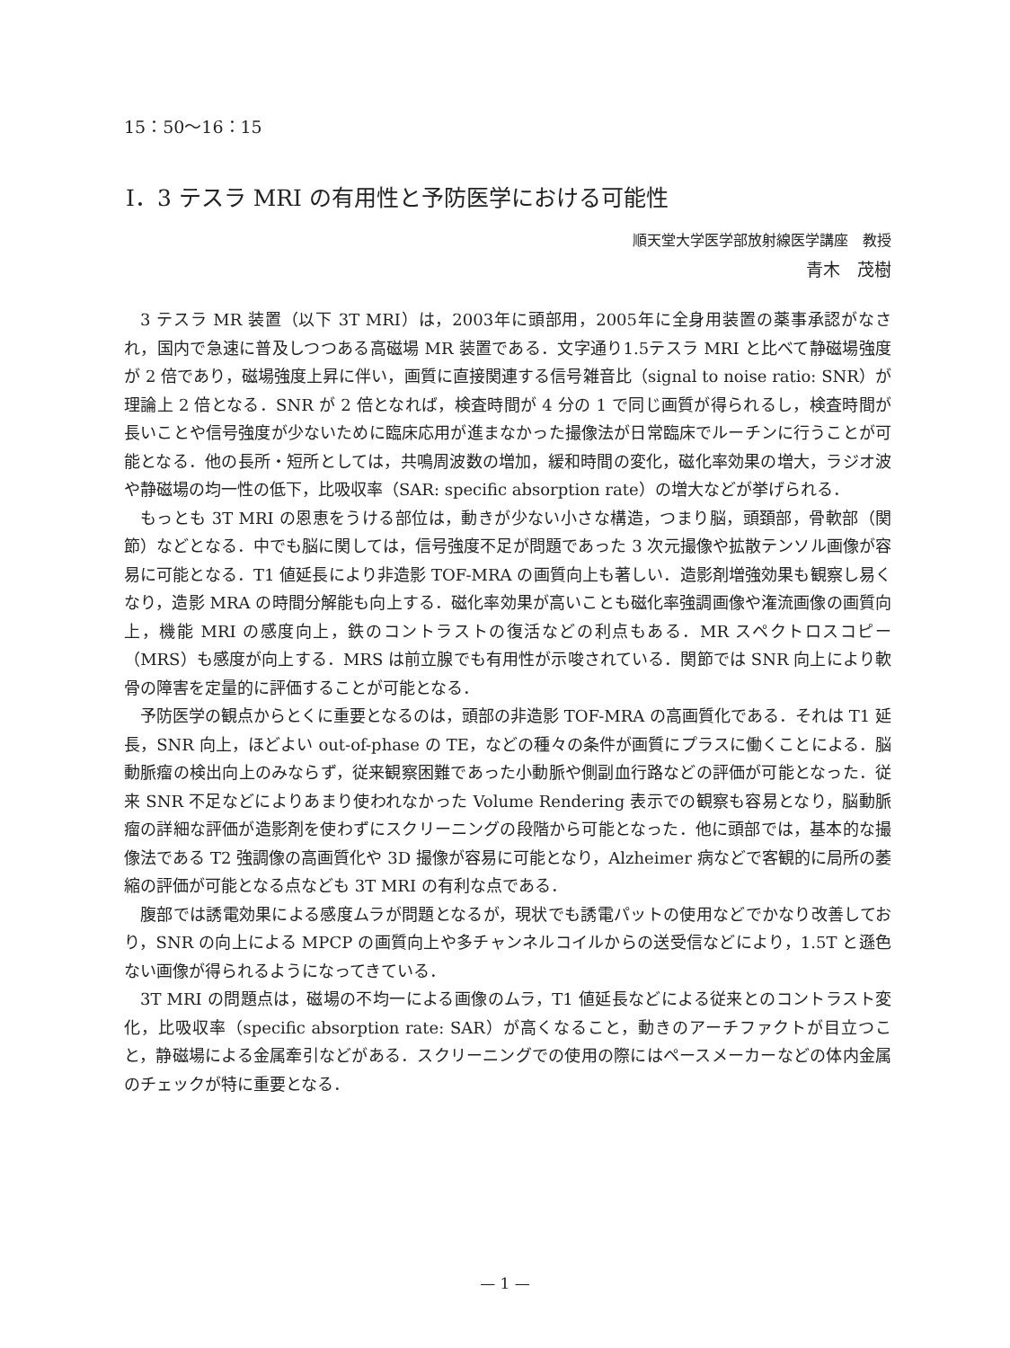15：50〜16：15
Ⅰ．3 テスラ MRI の有用性と予防医学における可能性
順天堂大学医学部放射線医学講座　教授
青木　茂樹
3 テスラ MR 装置（以下 3T MRI）は，2003年に頭部用，2005年に全身用装置の薬事承認がなされ，国内で急速に普及しつつある高磁場 MR 装置である．文字通り1.5テスラ MRI と比べて静磁場強度が 2 倍であり，磁場強度上昇に伴い，画質に直接関連する信号雑音比（signal to noise ratio: SNR）が理論上 2 倍となる．SNR が 2 倍となれば，検査時間が 4 分の 1 で同じ画質が得られるし，検査時間が長いことや信号強度が少ないために臨床応用が進まなかった撮像法が日常臨床でルーチンに行うことが可能となる．他の長所・短所としては，共鳴周波数の増加，緩和時間の変化，磁化率効果の増大，ラジオ波や静磁場の均一性の低下，比吸収率（SAR: specific absorption rate）の増大などが挙げられる．
もっとも 3T MRI の恩恵をうける部位は，動きが少ない小さな構造，つまり脳，頭頚部，骨軟部（関節）などとなる．中でも脳に関しては，信号強度不足が問題であった 3 次元撮像や拡散テンソル画像が容易に可能となる．T1 値延長により非造影 TOF-MRA の画質向上も著しい．造影剤増強効果も観察し易くなり，造影 MRA の時間分解能も向上する．磁化率効果が高いことも磁化率強調画像や潅流画像の画質向上，機能 MRI の感度向上，鉄のコントラストの復活などの利点もある．MR スペクトロスコピー（MRS）も感度が向上する．MRS は前立腺でも有用性が示唆されている．関節では SNR 向上により軟骨の障害を定量的に評価することが可能となる．
予防医学の観点からとくに重要となるのは，頭部の非造影 TOF-MRA の高画質化である．それは T1 延長，SNR 向上，ほどよい out-of-phase の TE，などの種々の条件が画質にプラスに働くことによる．脳動脈瘤の検出向上のみならず，従来観察困難であった小動脈や側副血行路などの評価が可能となった．従来 SNR 不足などによりあまり使われなかった Volume Rendering 表示での観察も容易となり，脳動脈瘤の詳細な評価が造影剤を使わずにスクリーニングの段階から可能となった．他に頭部では，基本的な撮像法である T2 強調像の高画質化や 3D 撮像が容易に可能となり，Alzheimer 病などで客観的に局所の萎縮の評価が可能となる点なども 3T MRI の有利な点である．
腹部では誘電効果による感度ムラが問題となるが，現状でも誘電パットの使用などでかなり改善しており，SNR の向上による MPCP の画質向上や多チャンネルコイルからの送受信などにより，1.5T と遜色ない画像が得られるようになってきている．
3T MRI の問題点は，磁場の不均一による画像のムラ，T1 値延長などによる従来とのコントラスト変化，比吸収率（specific absorption rate: SAR）が高くなること，動きのアーチファクトが目立つこと，静磁場による金属牽引などがある．スクリーニングでの使用の際にはペースメーカーなどの体内金属のチェックが特に重要となる．
— 1 —